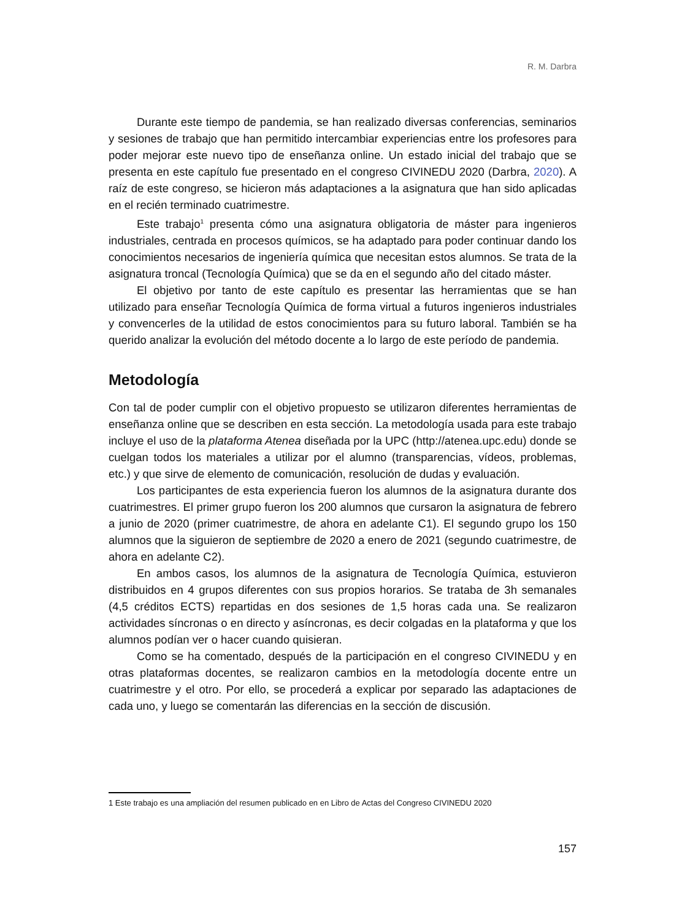R. M. Darbra
Durante este tiempo de pandemia, se han realizado diversas conferencias, seminarios y sesiones de trabajo que han permitido intercambiar experiencias entre los profesores para poder mejorar este nuevo tipo de enseñanza online. Un estado inicial del trabajo que se presenta en este capítulo fue presentado en el congreso CIVINEDU 2020 (Darbra, 2020). A raíz de este congreso, se hicieron más adaptaciones a la asignatura que han sido aplicadas en el recién terminado cuatrimestre.
Este trabajo<sup>1</sup> presenta cómo una asignatura obligatoria de máster para ingenieros industriales, centrada en procesos químicos, se ha adaptado para poder continuar dando los conocimientos necesarios de ingeniería química que necesitan estos alumnos. Se trata de la asignatura troncal (Tecnología Química) que se da en el segundo año del citado máster.
El objetivo por tanto de este capítulo es presentar las herramientas que se han utilizado para enseñar Tecnología Química de forma virtual a futuros ingenieros industriales y convencerles de la utilidad de estos conocimientos para su futuro laboral. También se ha querido analizar la evolución del método docente a lo largo de este período de pandemia.
Metodología
Con tal de poder cumplir con el objetivo propuesto se utilizaron diferentes herramientas de enseñanza online que se describen en esta sección. La metodología usada para este trabajo incluye el uso de la plataforma Atenea diseñada por la UPC (http://atenea.upc.edu) donde se cuelgan todos los materiales a utilizar por el alumno (transparencias, vídeos, problemas, etc.) y que sirve de elemento de comunicación, resolución de dudas y evaluación.
Los participantes de esta experiencia fueron los alumnos de la asignatura durante dos cuatrimestres. El primer grupo fueron los 200 alumnos que cursaron la asignatura de febrero a junio de 2020 (primer cuatrimestre, de ahora en adelante C1). El segundo grupo los 150 alumnos que la siguieron de septiembre de 2020 a enero de 2021 (segundo cuatrimestre, de ahora en adelante C2).
En ambos casos, los alumnos de la asignatura de Tecnología Química, estuvieron distribuidos en 4 grupos diferentes con sus propios horarios. Se trataba de 3h semanales (4,5 créditos ECTS) repartidas en dos sesiones de 1,5 horas cada una. Se realizaron actividades síncronas o en directo y asíncronas, es decir colgadas en la plataforma y que los alumnos podían ver o hacer cuando quisieran.
Como se ha comentado, después de la participación en el congreso CIVINEDU y en otras plataformas docentes, se realizaron cambios en la metodología docente entre un cuatrimestre y el otro. Por ello, se procederá a explicar por separado las adaptaciones de cada uno, y luego se comentarán las diferencias en la sección de discusión.
1 Este trabajo es una ampliación del resumen publicado en en Libro de Actas del Congreso CIVINEDU 2020
157